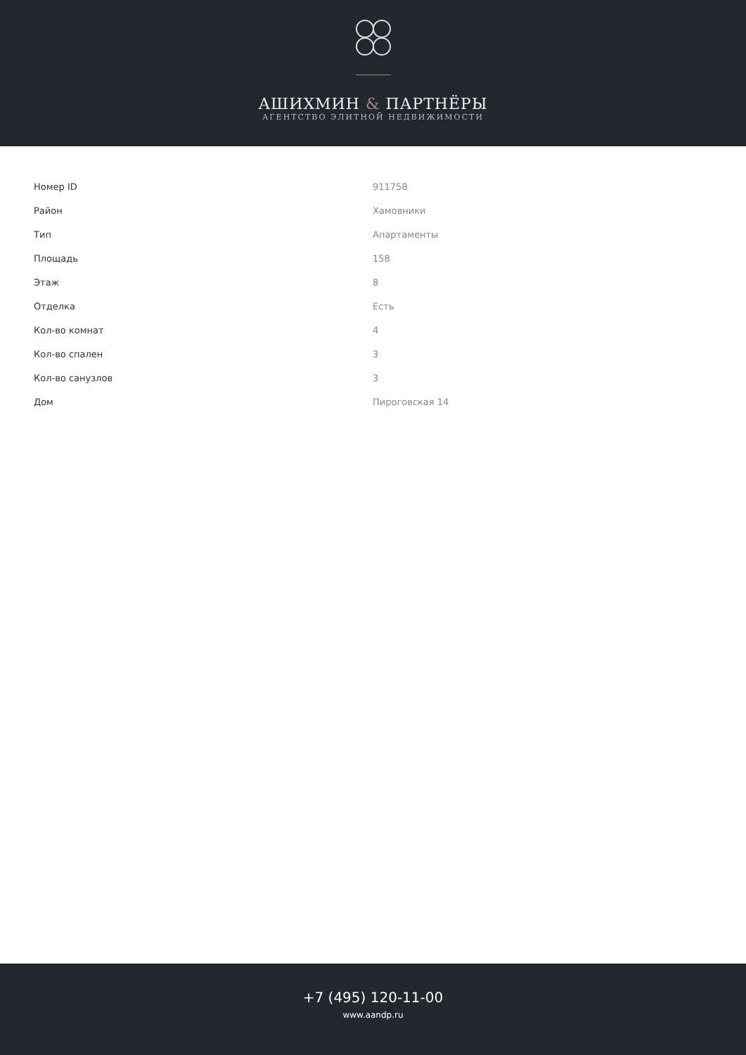АШИХМИН & ПАРТНЁРЫ
АГЕНТСТВО ЭЛИТНОЙ НЕДВИЖИМОСТИ
| Номер ID | 911758 |
| Район | Хамовники |
| Тип | Апартаменты |
| Площадь | 158 |
| Этаж | 8 |
| Отделка | Есть |
| Кол-во комнат | 4 |
| Кол-во спален | 3 |
| Кол-во санузлов | 3 |
| Дом | Пироговская 14 |
+7 (495) 120-11-00
www.aandp.ru